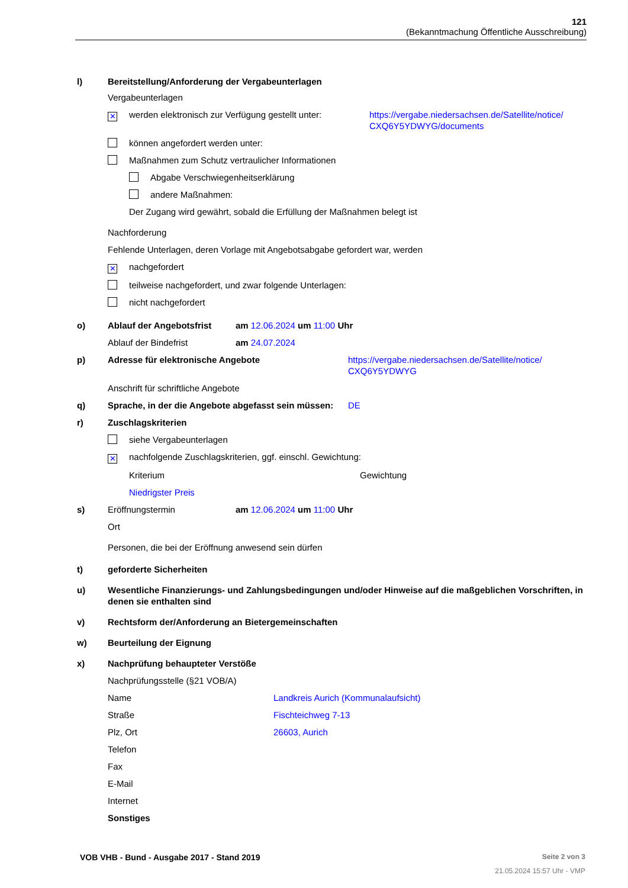121
(Bekanntmachung Öffentliche Ausschreibung)
l) Bereitstellung/Anforderung der Vergabeunterlagen
Vergabeunterlagen
✕ werden elektronisch zur Verfügung gestellt unter:
https://vergabe.niedersachsen.de/Satellite/notice/
CXQ6Y5YDWYG/documents
können angefordert werden unter:
Maßnahmen zum Schutz vertraulicher Informationen
Abgabe Verschwiegenheitserklärung
andere Maßnahmen:
Der Zugang wird gewährt, sobald die Erfüllung der Maßnahmen belegt ist
Nachforderung
Fehlende Unterlagen, deren Vorlage mit Angebotsabgabe gefordert war, werden
✕ nachgefordert
teilweise nachgefordert, und zwar folgende Unterlagen:
nicht nachgefordert
o) Ablauf der Angebotsfrist am 12.06.2024 um 11:00 Uhr
Ablauf der Bindefrist am 24.07.2024
p) Adresse für elektronische Angebote https://vergabe.niedersachsen.de/Satellite/notice/
CXQ6Y5YDWYG
Anschrift für schriftliche Angebote
q) Sprache, in der die Angebote abgefasst sein müssen: DE
r) Zuschlagskriterien
siehe Vergabeunterlagen
✕ nachfolgende Zuschlagskriterien, ggf. einschl. Gewichtung:
Kriterium Gewichtung
Niedrigster Preis
s) Eröffnungstermin am 12.06.2024 um 11:00 Uhr
Ort
Personen, die bei der Eröffnung anwesend sein dürfen
t) geforderte Sicherheiten
u) Wesentliche Finanzierungs- und Zahlungsbedingungen und/oder Hinweise auf die maßgeblichen Vorschriften, in denen sie enthalten sind
v) Rechtsform der/Anforderung an Bietergemeinschaften
w) Beurteilung der Eignung
x) Nachprüfung behaupteter Verstöße
Nachprüfungsstelle (§21 VOB/A)
Name Landkreis Aurich (Kommunalaufsicht)
Straße Fischteichweg 7-13
Plz, Ort 26603, Aurich
Telefon
Fax
E-Mail
Internet
Sonstiges
VOB VHB - Bund - Ausgabe 2017 - Stand 2019 Seite 2 von 3
21.05.2024 15:57 Uhr - VMP